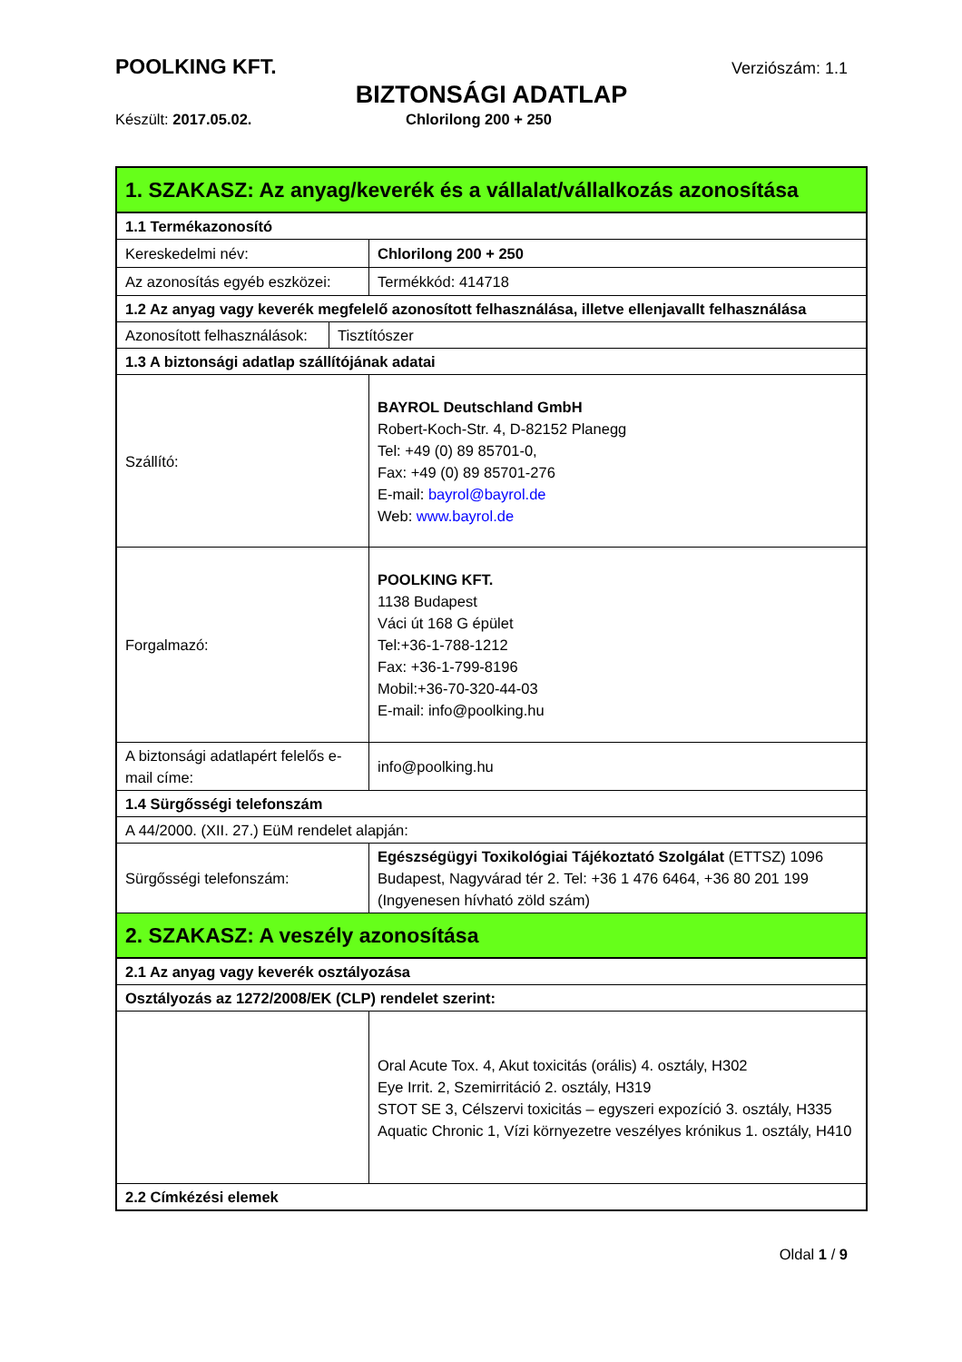POOLKING KFT. Verziószám: 1.1
BIZTONSÁGI ADATLAP
Készült: 2017.05.02. Chlorilong 200 + 250
| 1. SZAKASZ: Az anyag/keverék és a vállalat/vállalkozás azonosítása | | |
| 1.1 Termékazonosító | | |
| Kereskedelmi név: | | Chlorilong 200 + 250 |
| Az azonosítás egyéb eszközei: | | Termékkód: 414718 |
| 1.2 Az anyag vagy keverék megfelelő azonosított felhasználása, illetve ellenjavallt felhasználása | | |
| Azonosított felhasználások: | Tisztítószer | |
| 1.3 A biztonsági adatlap szállítójának adatai | | |
| Szállító: | | BAYROL Deutschland GmbH Robert-Koch-Str. 4, D-82152 Planegg Tel: +49 (0) 89 85701-0, Fax: +49 (0) 89 85701-276 E-mail: bayrol@bayrol.de Web: www.bayrol.de |
| Forgalmazó: | | POOLKING KFT. 1138 Budapest Váci út 168 G épület Tel:+36-1-788-1212 Fax: +36-1-799-8196 Mobil:+36-70-320-44-03 E-mail: info@poolking.hu |
| A biztonsági adatlapért felelős e-mail címe: | | info@poolking.hu |
| 1.4 Sürgősségi telefonszám | | |
| A 44/2000. (XII. 27.) EüM rendelet alapján: | | |
| Sürgősségi telefonszám: | | Egészségügyi Toxikológiai Tájékoztató Szolgálat (ETTSZ) 1096 Budapest, Nagyvárad tér 2. Tel: +36 1 476 6464, +36 80 201 199 (Ingyenesen hívható zöld szám) |
| 2. SZAKASZ: A veszély azonosítása | | |
| 2.1 Az anyag vagy keverék osztályozása | | |
| Osztályozás az 1272/2008/EK (CLP) rendelet szerint: | | |
| | | Oral Acute Tox. 4, Akut toxicitás (orális) 4. osztály, H302 Eye Irrit. 2, Szemirritáció 2. osztály, H319 STOT SE 3, Célszervi toxicitás – egyszeri expozíció 3. osztály, H335 Aquatic Chronic 1, Vízi környezetre veszélyes krónikus 1. osztály, H410 |
| 2.2 Címkézési elemek | | |
Oldal 1 / 9